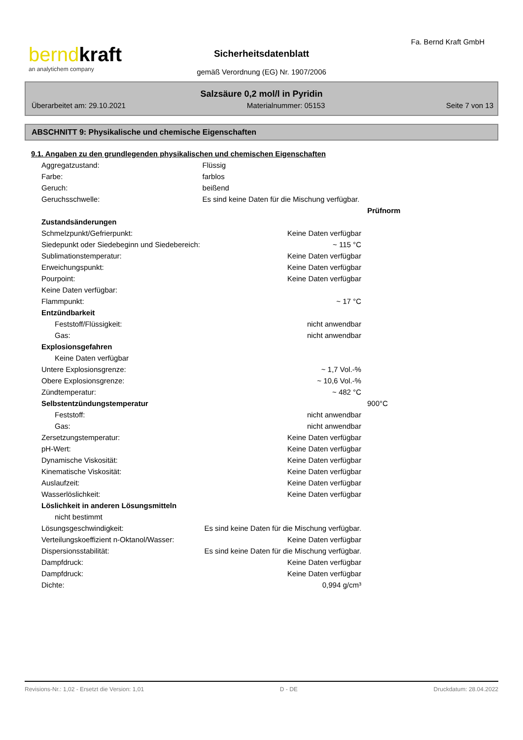berndkraft
an analytichem company
Sicherheitsdatenblatt
gemäß Verordnung (EG) Nr. 1907/2006
Fa. Bernd Kraft GmbH
Salzsäure 0,2 mol/l in Pyridin
Überarbeitet am: 29.10.2021 Materialnummer: 05153 Seite 7 von 13
ABSCHNITT 9: Physikalische und chemische Eigenschaften
9.1. Angaben zu den grundlegenden physikalischen und chemischen Eigenschaften
| Aggregatzustand: | Flüssig | |
| Farbe: | farblos | |
| Geruch: | beißend | |
| Geruchsschwelle: | Es sind keine Daten für die Mischung verfügbar. | |
| | | Prüfnorm |
| Zustandsänderungen | | |
| Schmelzpunkt/Gefrierpunkt: | Keine Daten verfügbar | |
| Siedepunkt oder Siedebeginn und Siedebereich: | ~ 115 °C | |
| Sublimationstemperatur: | Keine Daten verfügbar | |
| Erweichungspunkt: | Keine Daten verfügbar | |
| Pourpoint: | Keine Daten verfügbar | |
| Keine Daten verfügbar: | | |
| Flammpunkt: | ~ 17 °C | |
| Entzündbarkeit | | |
| Feststoff/Flüssigkeit: | nicht anwendbar | |
| Gas: | nicht anwendbar | |
| Explosionsgefahren | | |
| Keine Daten verfügbar | | |
| Untere Explosionsgrenze: | ~ 1,7 Vol.-% | |
| Obere Explosionsgrenze: | ~ 10,6 Vol.-% | |
| Zündtemperatur: | ~ 482 °C | |
| Selbstentzündungstemperatur | | 900°C |
| Feststoff: | nicht anwendbar | |
| Gas: | nicht anwendbar | |
| Zersetzungstemperatur: | Keine Daten verfügbar | |
| pH-Wert: | Keine Daten verfügbar | |
| Dynamische Viskosität: | Keine Daten verfügbar | |
| Kinematische Viskosität: | Keine Daten verfügbar | |
| Auslaufzeit: | Keine Daten verfügbar | |
| Wasserlöslichkeit: | Keine Daten verfügbar | |
| Löslichkeit in anderen Lösungsmitteln | | |
| nicht bestimmt | | |
| Lösungsgeschwindigkeit: | Es sind keine Daten für die Mischung verfügbar. | |
| Verteilungskoeffizient n-Oktanol/Wasser: | Keine Daten verfügbar | |
| Dispersionsstabilität: | Es sind keine Daten für die Mischung verfügbar. | |
| Dampfdruck: | Keine Daten verfügbar | |
| Dampfdruck: | Keine Daten verfügbar | |
| Dichte: | 0,994 g/cm³ | |
Revisions-Nr.: 1,02 - Ersetzt die Version: 1,01 D - DE Druckdatum: 28.04.2022